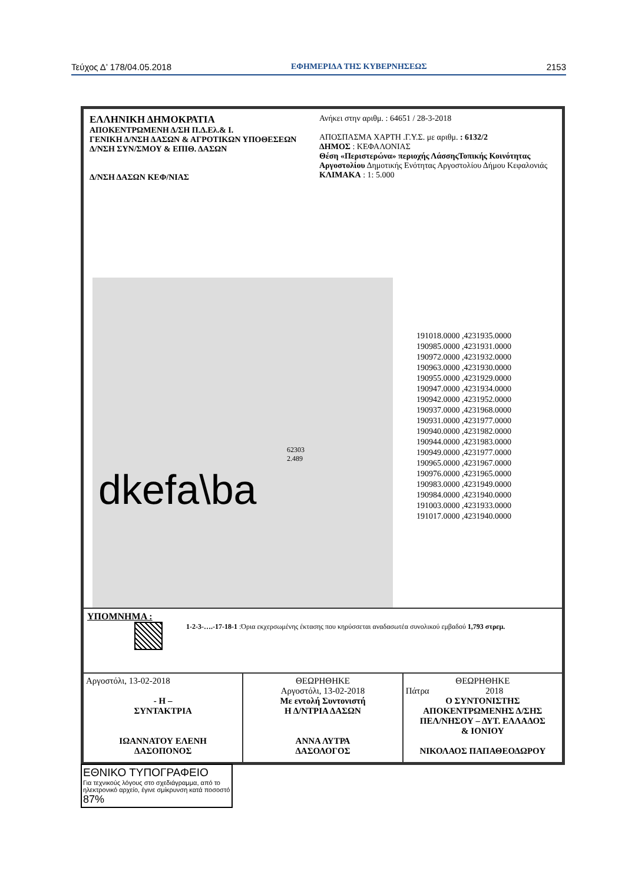Τεύχος Δ’ 178/04.05.2018 ΕΦΗΜΕΡΙΔΑ ΤΗΣ ΚΥΒΕΡΝΗΣΕΩΣ 2153
ΕΛΛΗΝΙΚΗ ΔΗΜΟΚΡΑΤΙΑ
ΑΠΟΚΕΝΤΡΩΜΕΝΗ Δ/ΣΗ Π.Δ.Ελ.& Ι.
ΓΕΝΙΚΗ Δ/ΝΣΗ ΔΑΣΩΝ & ΑΓΡΟΤΙΚΩΝ ΥΠΟΘΕΣΕΩΝ
Δ/ΝΣΗ ΣΥΝ/ΣΜΟΥ & ΕΠΙΘ. ΔΑΣΩΝ
Δ/ΝΣΗ ΔΑΣΩΝ ΚΕΦ/ΝΙΑΣ
Ανήκει στην αριθμ. : 64651 / 28-3-2018
ΑΠΟΣΠΑΣΜΑ ΧΑΡΤΗ .Γ.Υ.Σ. με αριθμ. : 6132/2
ΔΗΜΟΣ : ΚΕΦΑΛΟΝΙΑΣ
Θέση «Περιστερώνα» περιοχής ΛάσσηςΤοπικής Κοινότητας Αργοστολίου Δημοτικής Ενότητας Αργοστολίου Δήμου Κεφαλονιάς
ΚΛΙΜΑΚΑ : 1: 5.000
dkefa\ba
62303
2.489
191018.0000 ,4231935.0000
190985.0000 ,4231931.0000
190972.0000 ,4231932.0000
190963.0000 ,4231930.0000
190955.0000 ,4231929.0000
190947.0000 ,4231934.0000
190942.0000 ,4231952.0000
190937.0000 ,4231968.0000
190931.0000 ,4231977.0000
190940.0000 ,4231982.0000
190944.0000 ,4231983.0000
190949.0000 ,4231977.0000
190965.0000 ,4231967.0000
190976.0000 ,4231965.0000
190983.0000 ,4231949.0000
190984.0000 ,4231940.0000
191003.0000 ,4231933.0000
191017.0000 ,4231940.0000
ΥΠΟΜΝΗΜΑ :
1-2-3-….-17-18-1 :Όρια εκχερσωμένης έκτασης που κηρύσσεται αναδασωτέα συνολικού εμβαδού 1,793 στρεμ.
Αργοστόλι, 13-02-2018
- Η –
ΣΥΝΤΑΚΤΡΙΑ
ΙΩΑΝΝΑΤΟΥ ΕΛΕΝΗ
ΔΑΣΟΠΟΝΟΣ
ΘΕΩΡΗΘΗΚΕ
Αργοστόλι, 13-02-2018
Με εντολή Συντονιστή
Η Δ/ΝΤΡΙΑ ΔΑΣΩΝ
ΑΝΝΑ ΛΥΤΡΑ
ΔΑΣΟΛΟΓΟΣ
ΘΕΩΡΗΘΗΚΕ
Πάτρα 2018
Ο ΣΥΝΤΟΝΙΣΤΗΣ
ΑΠΟΚΕΝΤΡΩΜΕΝΗΣ Δ/ΣΗΣ
ΠΕΛ/ΝΗΣΟΥ – ΔΥΤ. ΕΛΛΑΔΟΣ
& ΙΟΝΙΟΥ
ΝΙΚΟΛΑΟΣ ΠΑΠΑΘΕΟΔΩΡΟΥ
ΕΘΝΙΚΟ ΤΥΠΟΓΡΑΦΕΙΟ
Για τεχνικούς λόγους στο σχεδιάγραμμα, από το ηλεκτρονικό αρχείο, έγινε σμίκρυνση κατά ποσοστό 87%